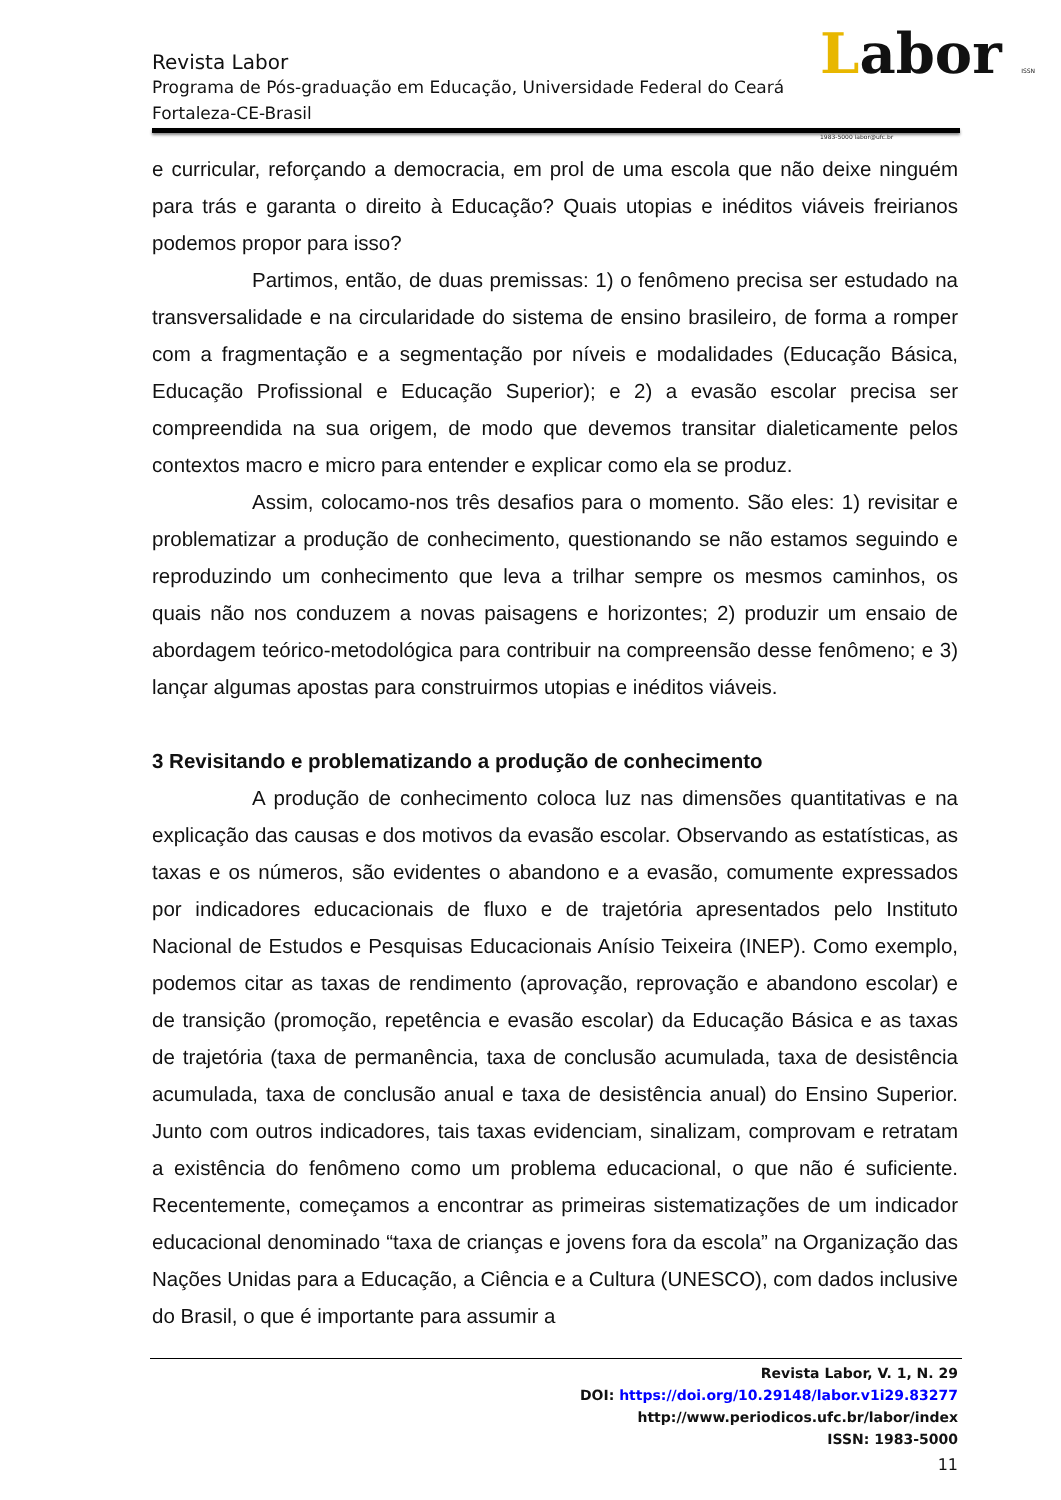Revista Labor
Programa de Pós-graduação em Educação, Universidade Federal do Ceará
Fortaleza-CE-Brasil
Labor ISSN 1983-5000 labor@ufc.br
e curricular, reforçando a democracia, em prol de uma escola que não deixe ninguém para trás e garanta o direito à Educação? Quais utopias e inéditos viáveis freirianos podemos propor para isso?
Partimos, então, de duas premissas: 1) o fenômeno precisa ser estudado na transversalidade e na circularidade do sistema de ensino brasileiro, de forma a romper com a fragmentação e a segmentação por níveis e modalidades (Educação Básica, Educação Profissional e Educação Superior); e 2) a evasão escolar precisa ser compreendida na sua origem, de modo que devemos transitar dialeticamente pelos contextos macro e micro para entender e explicar como ela se produz.
Assim, colocamo-nos três desafios para o momento. São eles: 1) revisitar e problematizar a produção de conhecimento, questionando se não estamos seguindo e reproduzindo um conhecimento que leva a trilhar sempre os mesmos caminhos, os quais não nos conduzem a novas paisagens e horizontes; 2) produzir um ensaio de abordagem teórico-metodológica para contribuir na compreensão desse fenômeno; e 3) lançar algumas apostas para construirmos utopias e inéditos viáveis.
3 Revisitando e problematizando a produção de conhecimento
A produção de conhecimento coloca luz nas dimensões quantitativas e na explicação das causas e dos motivos da evasão escolar. Observando as estatísticas, as taxas e os números, são evidentes o abandono e a evasão, comumente expressados por indicadores educacionais de fluxo e de trajetória apresentados pelo Instituto Nacional de Estudos e Pesquisas Educacionais Anísio Teixeira (INEP). Como exemplo, podemos citar as taxas de rendimento (aprovação, reprovação e abandono escolar) e de transição (promoção, repetência e evasão escolar) da Educação Básica e as taxas de trajetória (taxa de permanência, taxa de conclusão acumulada, taxa de desistência acumulada, taxa de conclusão anual e taxa de desistência anual) do Ensino Superior. Junto com outros indicadores, tais taxas evidenciam, sinalizam, comprovam e retratam a existência do fenômeno como um problema educacional, o que não é suficiente. Recentemente, começamos a encontrar as primeiras sistematizações de um indicador educacional denominado “taxa de crianças e jovens fora da escola” na Organização das Nações Unidas para a Educação, a Ciência e a Cultura (UNESCO), com dados inclusive do Brasil, o que é importante para assumir a
Revista Labor, V. 1, N. 29
DOI: https://doi.org/10.29148/labor.v1i29.83277
http://www.periodicos.ufc.br/labor/index
ISSN: 1983-5000
11